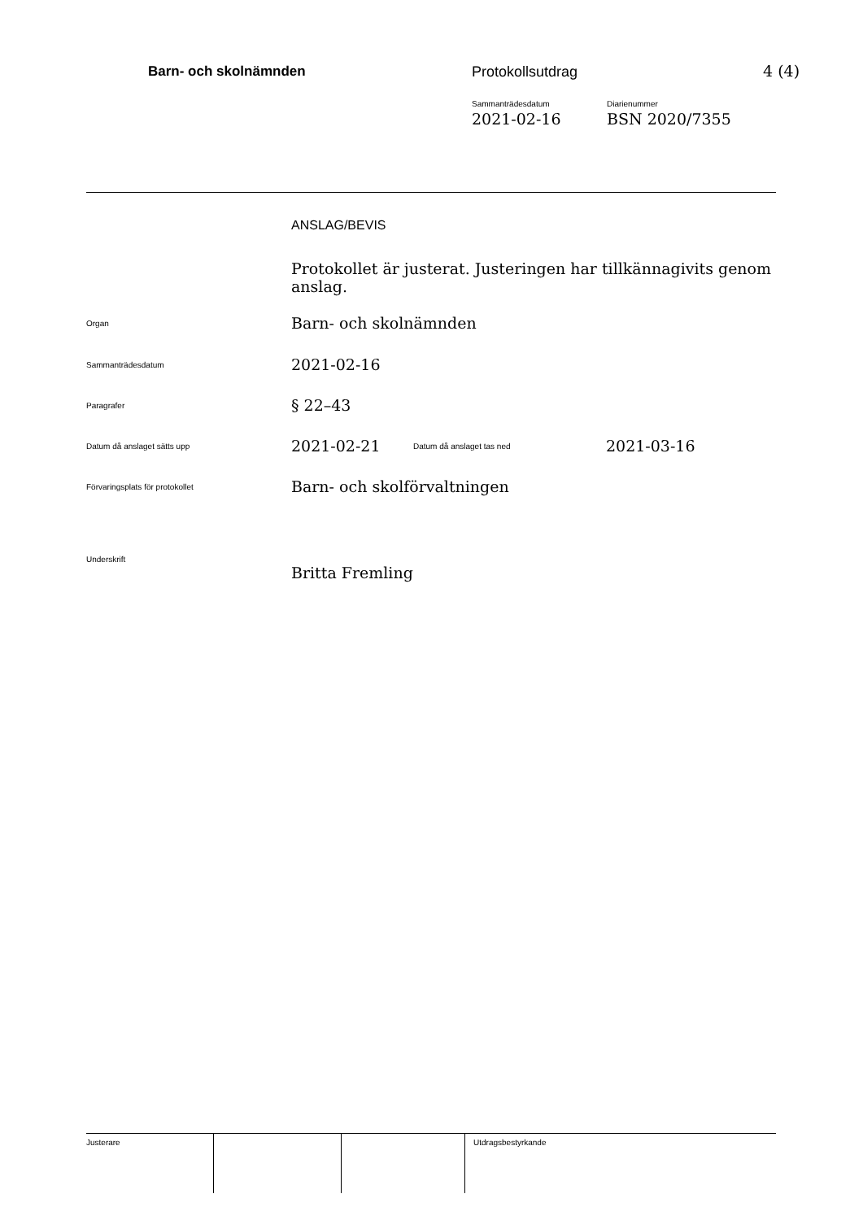Barn- och skolnämnden Protokollsutdrag 4 (4)
Sammanträdesdatum
2021-02-16
Diarienummer
BSN 2020/7355
| | ANSLAG/BEVIS | | |
| | Protokollet är justerat. Justeringen har tillkännagivits genom anslag. | | |
| Organ | Barn- och skolnämnden | | |
| Sammanträdesdatum | 2021-02-16 | | |
| Paragrafer | § 22–43 | | |
| Datum då anslaget sätts upp | 2021-02-21 | Datum då anslaget tas ned | 2021-03-16 |
| Förvaringsplats för protokollet | Barn- och skolförvaltningen | | |
| Underskrift | | | |
| | Britta Fremling | | |
| Justerare | | | Utdragsbestyrkande |